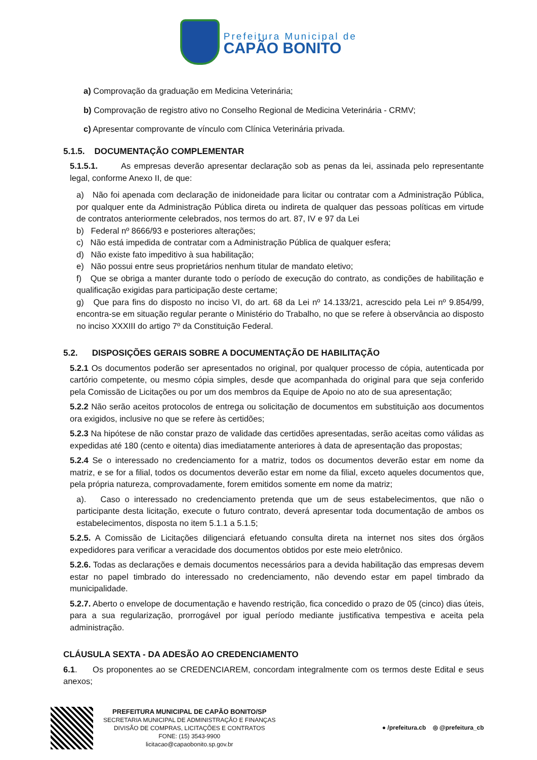Prefeitura Municipal de
CAPÃO BONITO
a) Comprovação da graduação em Medicina Veterinária;
b) Comprovação de registro ativo no Conselho Regional de Medicina Veterinária - CRMV;
c) Apresentar comprovante de vínculo com Clínica Veterinária privada.
5.1.5. DOCUMENTAÇÃO COMPLEMENTAR
5.1.5.1. As empresas deverão apresentar declaração sob as penas da lei, assinada pelo representante legal, conforme Anexo II, de que:
a) Não foi apenada com declaração de inidoneidade para licitar ou contratar com a Administração Pública, por qualquer ente da Administração Pública direta ou indireta de qualquer das pessoas políticas em virtude de contratos anteriormente celebrados, nos termos do art. 87, IV e 97 da Lei
b) Federal nº 8666/93 e posteriores alterações;
c) Não está impedida de contratar com a Administração Pública de qualquer esfera;
d) Não existe fato impeditivo à sua habilitação;
e) Não possui entre seus proprietários nenhum titular de mandato eletivo;
f) Que se obriga a manter durante todo o período de execução do contrato, as condições de habilitação e qualificação exigidas para participação deste certame;
g) Que para fins do disposto no inciso VI, do art. 68 da Lei nº 14.133/21, acrescido pela Lei nº 9.854/99, encontra-se em situação regular perante o Ministério do Trabalho, no que se refere à observância ao disposto no inciso XXXIII do artigo 7º da Constituição Federal.
5.2. DISPOSIÇÕES GERAIS SOBRE A DOCUMENTAÇÃO DE HABILITAÇÃO
5.2.1 Os documentos poderão ser apresentados no original, por qualquer processo de cópia, autenticada por cartório competente, ou mesmo cópia simples, desde que acompanhada do original para que seja conferido pela Comissão de Licitações ou por um dos membros da Equipe de Apoio no ato de sua apresentação;
5.2.2 Não serão aceitos protocolos de entrega ou solicitação de documentos em substituição aos documentos ora exigidos, inclusive no que se refere às certidões;
5.2.3 Na hipótese de não constar prazo de validade das certidões apresentadas, serão aceitas como válidas as expedidas até 180 (cento e oitenta) dias imediatamente anteriores à data de apresentação das propostas;
5.2.4 Se o interessado no credenciamento for a matriz, todos os documentos deverão estar em nome da matriz, e se for a filial, todos os documentos deverão estar em nome da filial, exceto aqueles documentos que, pela própria natureza, comprovadamente, forem emitidos somente em nome da matriz;
a). Caso o interessado no credenciamento pretenda que um de seus estabelecimentos, que não o participante desta licitação, execute o futuro contrato, deverá apresentar toda documentação de ambos os estabelecimentos, disposta no item 5.1.1 a 5.1.5;
5.2.5. A Comissão de Licitações diligenciará efetuando consulta direta na internet nos sites dos órgãos expedidores para verificar a veracidade dos documentos obtidos por este meio eletrônico.
5.2.6. Todas as declarações e demais documentos necessários para a devida habilitação das empresas devem estar no papel timbrado do interessado no credenciamento, não devendo estar em papel timbrado da municipalidade.
5.2.7. Aberto o envelope de documentação e havendo restrição, fica concedido o prazo de 05 (cinco) dias úteis, para a sua regularização, prorrogável por igual período mediante justificativa tempestiva e aceita pela administração.
CLÁUSULA SEXTA - DA ADESÃO AO CREDENCIAMENTO
6.1. Os proponentes ao se CREDENCIAREM, concordam integralmente com os termos deste Edital e seus anexos;
PREFEITURA MUNICIPAL DE CAPÃO BONITO/SP
SECRETARIA MUNICIPAL DE ADMINISTRAÇÃO E FINANÇAS
DIVISÃO DE COMPRAS, LICITAÇÕES E CONTRATOS
FONE: (15) 3543-9900
licitacao@capaobonito.sp.gov.br
● /prefeitura.cb ◎ @prefeitura_cb